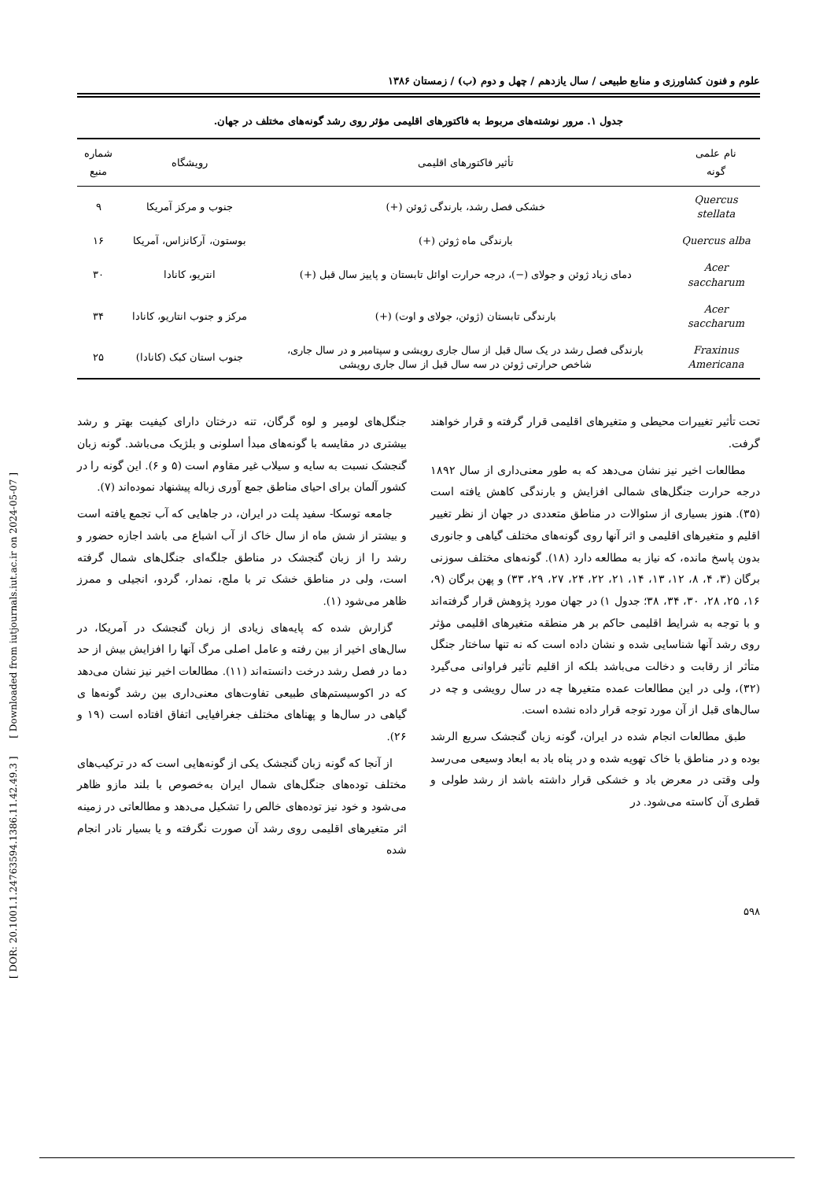[ DOR: 20.1001.1.24763594.1386.11.42.49.3 ] [ Downloaded from iutjournals.iut.ac.ir on 2024-05-07 ]
علوم و فنون کشاورزی و منابع طبیعی / سال یازدهم / چهل و دوم (ب) / زمستان ۱۳۸۶
جدول ۱. مرور نوشته‌های مربوط به فاکتورهای اقلیمی مؤثر روی رشد گونه‌های مختلف در جهان.
| نام علمی گونه | تأثیر فاکتورهای اقلیمی | رویشگاه | شماره منبع |
| --- | --- | --- | --- |
| Quercus stellata | خشکی فصل رشد، بارندگی ژوئن (+) | جنوب و مرکز آمریکا | ۹ |
| Quercus alba | بارندگی ماه ژوئن (+) | بوستون، آرکانزاس، آمریکا | ۱۶ |
| Acer saccharum | دمای زیاد ژوئن و جولای (−)، درجه حرارت اوائل تابستان و پاییز سال قبل (+) | انتریو، کانادا | ۳۰ |
| Acer saccharum | بارندگی تابستان (ژوئن، جولای و اوت) (+) | مرکز و جنوب انتاریو، کانادا | ۳۴ |
| Fraxinus Americana | بارندگی فصل رشد در یک سال قبل از سال جاری رویشی و سپتامبر و در سال جاری، شاخص حرارتی ژوئن در سه سال قبل از سال جاری رویشی | جنوب استان کبک (کانادا) | ۲۵ |
تحت تأثیر تغییرات محیطی و متغیرهای اقلیمی قرار گرفته و قرار خواهند گرفت.
مطالعات اخیر نیز نشان می‌دهد که به طور معنی‌داری از سال ۱۸۹۲ درجه حرارت جنگل‌های شمالی افزایش و بارندگی کاهش یافته است (۳۵). هنوز بسیاری از سئوالات در مناطق متعددی در جهان از نظر تغییر اقلیم و متغیرهای اقلیمی و اثر آنها روی گونه‌های مختلف گیاهی و جانوری بدون پاسخ مانده، که نیاز به مطالعه دارد (۱۸). گونه‌های مختلف سوزنی برگان (۳، ۴، ۸، ۱۲، ۱۳، ۱۴، ۲۱، ۲۲، ۲۴، ۲۷، ۲۹، ۳۳) و پهن برگان (۹، ۱۶، ۲۵، ۲۸، ۳۰، ۳۴، ۳۸؛ جدول ۱) در جهان مورد پژوهش قرار گرفته‌اند و با توجه به شرایط اقلیمی حاکم بر هر منطقه متغیرهای اقلیمی مؤثر روی رشد آنها شناسایی شده و نشان داده است که نه تنها ساختار جنگل متأثر از رقابت و دخالت می‌باشد بلکه از اقلیم تأثیر فراوانی می‌گیرد (۳۲)، ولی در این مطالعات عمده متغیرها چه در سال رویشی و چه در سال‌های قبل از آن مورد توجه قرار داده نشده است.
طبق مطالعات انجام شده در ایران، گونه زبان گنجشک سریع الرشد بوده و در مناطق با خاک تهویه شده و در پناه باد به ابعاد وسیعی می‌رسد ولی وقتی در معرض باد و خشکی قرار داشته باشد از رشد طولی و قطری آن کاسته می‌شود. در
جنگل‌های لومیر و لوه گرگان، تنه درختان دارای کیفیت بهتر و رشد بیشتری در مقایسه با گونه‌های مبدأ اسلونی و بلژیک می‌باشد. گونه زبان گنجشک نسبت به سایه و سیلاب غیر مقاوم است (۵ و ۶). این گونه را در کشور آلمان برای احیای مناطق جمع آوری زباله پیشنهاد نموده‌اند (۷).
جامعه توسکا- سفید پلت در ایران، در جاهایی که آب تجمع یافته است و بیشتر از شش ماه از سال خاک از آب اشباع می باشد اجازه حضور و رشد را از زبان گنجشک در مناطق جلگه‌ای جنگل‌های شمال گرفته است، ولی در مناطق خشک تر با ملج، نمدار، گردو، انجیلی و ممرز ظاهر می‌شود (۱).
گزارش شده که پایه‌های زیادی از زبان گنجشک در آمریکا، در سال‌های اخیر از بین رفته و عامل اصلی مرگ آنها را افزایش بیش از حد دما در فصل رشد درخت دانسته‌اند (۱۱). مطالعات اخیر نیز نشان می‌دهد که در اکوسیستم‌های طبیعی تفاوت‌های معنی‌داری بین رشد گونه‌ها ی گیاهی در سال‌ها و پهناهای مختلف جغرافیایی اتفاق افتاده است (۱۹ و ۲۶).
از آنجا که گونه زبان گنجشک یکی از گونه‌هایی است که در ترکیب‌های مختلف توده‌های جنگل‌های شمال ایران به‌خصوص با بلند مازو ظاهر می‌شود و خود نیز توده‌های خالص را تشکیل می‌دهد و مطالعاتی در زمینه اثر متغیرهای اقلیمی روی رشد آن صورت نگرفته و یا بسیار نادر انجام شده
۵۹۸